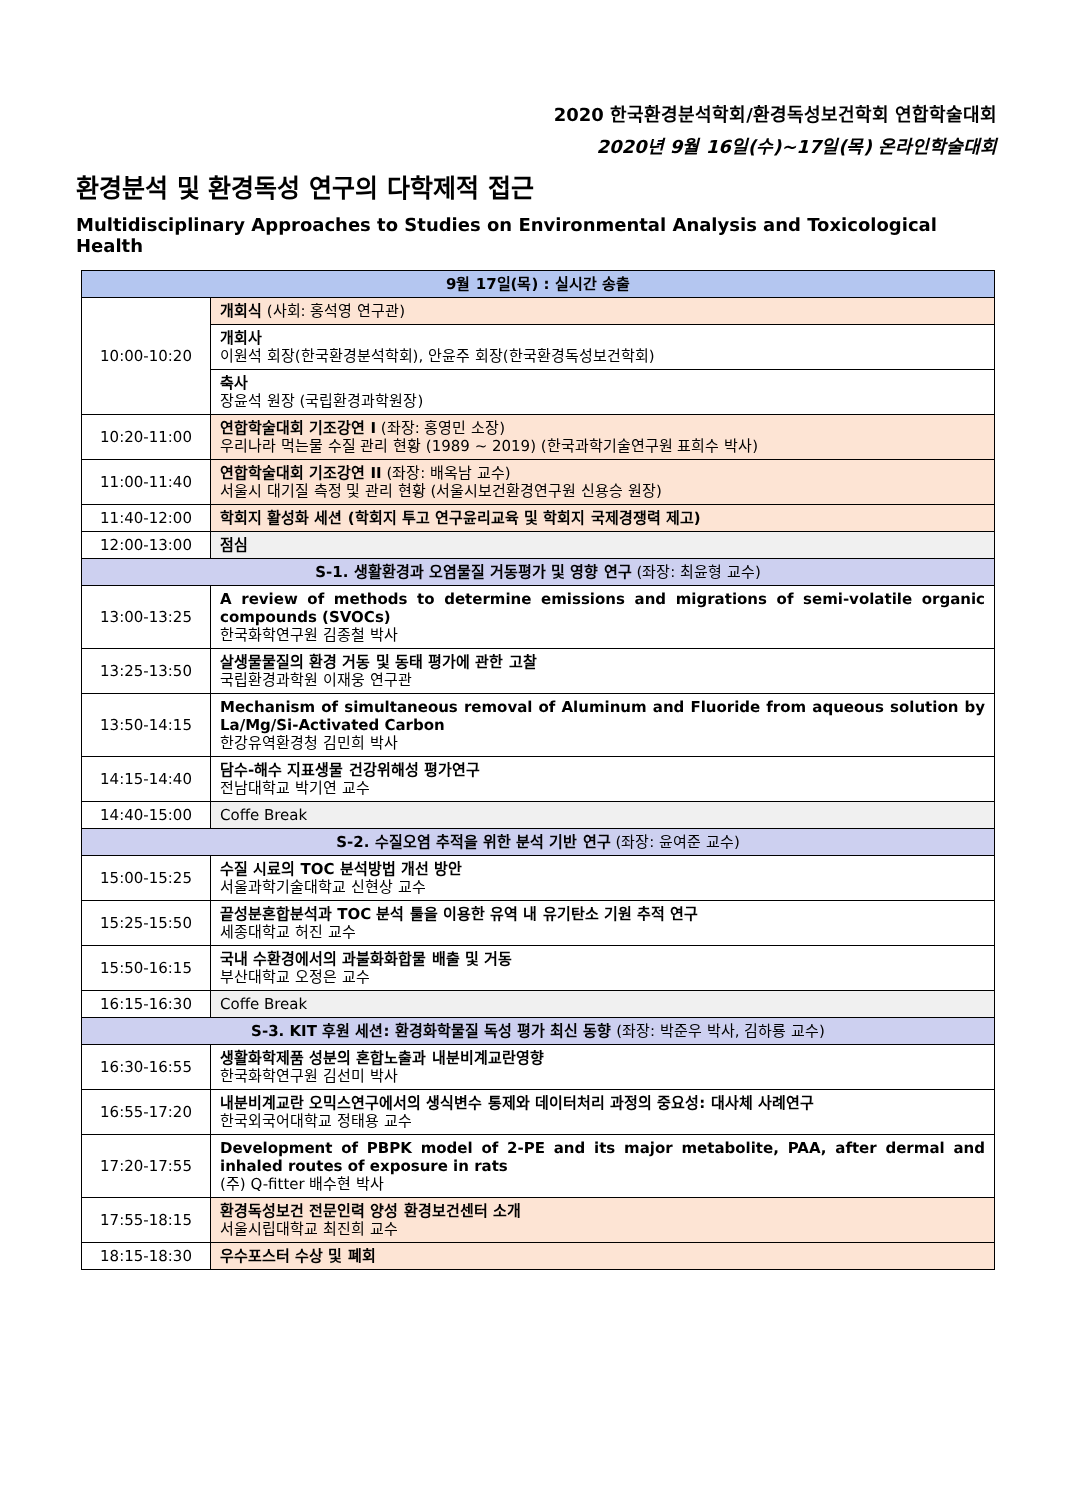2020 한국환경분석학회/환경독성보건학회 연합학술대회
2020년 9월 16일(수)~17일(목) 온라인학술대회
환경분석 및 환경독성 연구의 다학제적 접근
Multidisciplinary Approaches to Studies on Environmental Analysis and Toxicological Health
| 9월 17일(목) : 실시간 송출 | |
| 10:00-10:20 | 개회식 (사회: 홍석영 연구관) |
| | 개회사 이원석 회장(한국환경분석학회), 안윤주 회장(한국환경독성보건학회) |
| | 축사 장윤석 원장 (국립환경과학원장) |
| 10:20-11:00 | 연합학술대회 기조강연 I (좌장: 홍영민 소장) 우리나라 먹는물 수질 관리 현황 (1989 ~ 2019) (한국과학기술연구원 표희수 박사) |
| 11:00-11:40 | 연합학술대회 기조강연 II (좌장: 배옥남 교수) 서울시 대기질 측정 및 관리 현황 (서울시보건환경연구원 신용승 원장) |
| 11:40-12:00 | 학회지 활성화 세션 (학회지 투고 연구윤리교육 및 학회지 국제경쟁력 제고) |
| 12:00-13:00 | 점심 |
| S-1. 생활환경과 오염물질 거동평가 및 영향 연구 (좌장: 최윤형 교수) | |
| 13:00-13:25 | A review of methods to determine emissions and migrations of semi-volatile organic compounds (SVOCs) 한국화학연구원 김종철 박사 |
| 13:25-13:50 | 살생물물질의 환경 거동 및 동태 평가에 관한 고찰 국립환경과학원 이재웅 연구관 |
| 13:50-14:15 | Mechanism of simultaneous removal of Aluminum and Fluoride from aqueous solution by La/Mg/Si-Activated Carbon 한강유역환경청 김민희 박사 |
| 14:15-14:40 | 담수-해수 지표생물 건강위해성 평가연구 전남대학교 박기연 교수 |
| 14:40-15:00 | Coffe Break |
| S-2. 수질오염 추적을 위한 분석 기반 연구 (좌장: 윤여준 교수) | |
| 15:00-15:25 | 수질 시료의 TOC 분석방법 개선 방안 서울과학기술대학교 신현상 교수 |
| 15:25-15:50 | 끝성분혼합분석과 TOC 분석 툴을 이용한 유역 내 유기탄소 기원 추적 연구 세종대학교 허진 교수 |
| 15:50-16:15 | 국내 수환경에서의 과불화화합물 배출 및 거동 부산대학교 오정은 교수 |
| 16:15-16:30 | Coffe Break |
| S-3. KIT 후원 세션: 환경화학물질 독성 평가 최신 동향 (좌장: 박준우 박사, 김하룡 교수) | |
| 16:30-16:55 | 생활화학제품 성분의 혼합노출과 내분비계교란영향 한국화학연구원 김선미 박사 |
| 16:55-17:20 | 내분비계교란 오믹스연구에서의 생식변수 통제와 데이터처리 과정의 중요성: 대사체 사례연구 한국외국어대학교 정태용 교수 |
| 17:20-17:55 | Development of PBPK model of 2-PE and its major metabolite, PAA, after dermal and inhaled routes of exposure in rats (주) Q-fitter 배수현 박사 |
| 17:55-18:15 | 환경독성보건 전문인력 양성 환경보건센터 소개 서울시립대학교 최진희 교수 |
| 18:15-18:30 | 우수포스터 수상 및 폐회 |